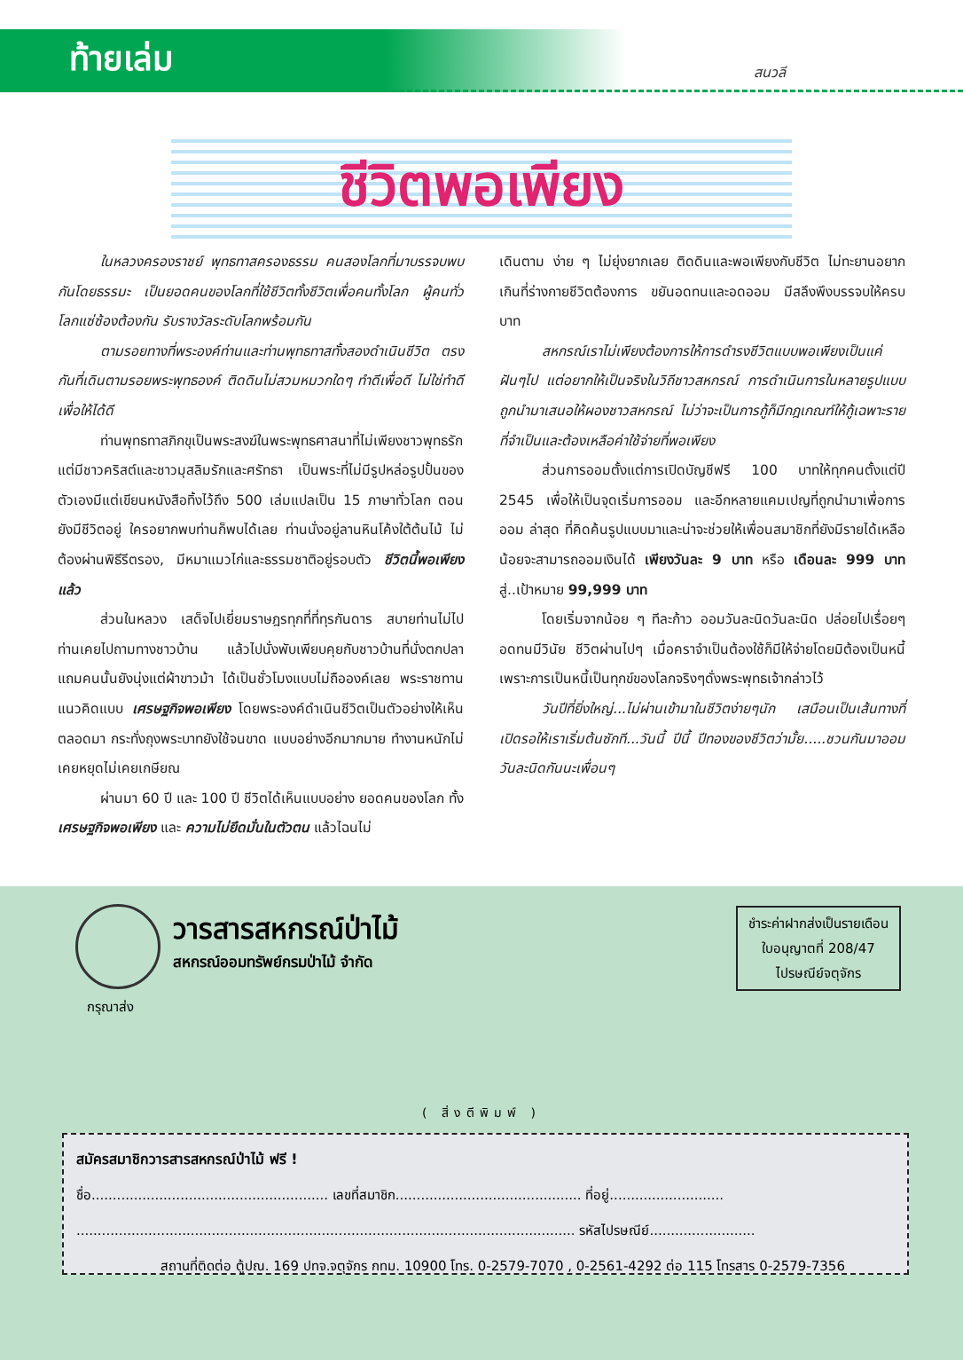ท้ายเล่ม
สนวลี
ชีวิตพอเพียง
ในหลวงครองราชย์ พุทธทาสครองธรรม คนสองโลกที่มาบรรจบพบกันโดยธรรมะ เป็นยอดคนของโลกที่ใช้ชีวิตทั้งชีวิตเพื่อคนทั้งโลก ผู้คนทั่วโลกแซ่ซ้องต้องกัน รับรางวัลระดับโลกพร้อมกัน
ตามรอยทางที่พระองค์ท่านและท่านพุทธทาสทั้งสองดำเนินชีวิต ตรงกันที่เดินตามรอยพระพุทธองค์ ติดดินไม่สวมหมวกใดๆ ทำดีเพื่อดี ไม่ใช่ทำดีเพื่อให้ได้ดี
ท่านพุทธทาสภิกขุเป็นพระสงฆ์ในพระพุทธศาสนาที่ไม่เพียงชาวพุทธรักแต่มีชาวคริสต์และชาวมุสลิมรักและศรัทธา เป็นพระที่ไม่มีรูปหล่อรูปปั้นของตัวเองมีแต่เขียนหนังสือทิ้งไว้ถึง 500 เล่มแปลเป็น 15 ภาษาทั่วโลก ตอนยังมีชีวิตอยู่ ใครอยากพบท่านก็พบได้เลย ท่านนั่งอยู่ลานหินโค้งใต้ต้นไม้ ไม่ต้องผ่านพิธีรีตรอง, มีหมาแมวไก่และธรรมชาติอยู่รอบตัว ชีวิตนี้พอเพียงแล้ว
ส่วนในหลวง เสด็จไปเยี่ยมราษฎรทุกที่ที่ทุรกันดาร สบายท่านไม่ไป ท่านเคยไปถามทางชาวบ้าน แล้วไปนั่งพับเพียบคุยกับชาวบ้านที่นั่งตกปลาแถมคนนั้นยังนุ่งแต่ผ้าขาวม้า ได้เป็นชั่วโมงแบบไม่ถือองค์เลย พระราชทานแนวคิดแบบ เศรษฐกิจพอเพียง โดยพระองค์ดำเนินชีวิตเป็นตัวอย่างให้เห็นตลอดมา กระทั่งถุงพระบาทยังใช้จนขาด แบบอย่างอีกมากมาย ทำงานหนักไม่เคยหยุดไม่เคยเกษียณ
ผ่านมา 60 ปี และ 100 ปี ชีวิตได้เห็นแบบอย่าง ยอดคนของโลก ทั้ง เศรษฐกิจพอเพียง และ ความไม่ยึดมั่นในตัวตน แล้วไฉนไม่
เดินตาม ง่าย ๆ ไม่ยุ่งยากเลย ติดดินและพอเพียงกับชีวิต ไม่ทะยานอยากเกินที่ร่างกายชีวิตต้องการ ขยันอดทนและอดออม มีสลึงพึงบรรจบให้ครบบาท
สหกรณ์เราไม่เพียงต้องการให้การดำรงชีวิตแบบพอเพียงเป็นแค่ฝันๆไป แต่อยากให้เป็นจริงในวิถีชาวสหกรณ์ การดำเนินการในหลายรูปแบบถูกนำมาเสนอให้ผองชาวสหกรณ์ ไม่ว่าจะเป็นการกู้ก็มีกฎเกณฑ์ให้กู้เฉพาะรายที่จำเป็นและต้องเหลือค่าใช้จ่ายที่พอเพียง
ส่วนการออมตั้งแต่การเปิดบัญชีฟรี 100 บาทให้ทุกคนตั้งแต่ปี 2545 เพื่อให้เป็นจุดเริ่มการออม และอีกหลายแคมเปญที่ถูกนำมาเพื่อการออม ล่าสุด ที่คิดค้นรูปแบบมาและน่าจะช่วยให้เพื่อนสมาชิกที่ยังมีรายได้เหลือน้อยจะสามารถออมเงินได้ เพียงวันละ 9 บาท หรือ เดือนละ 999 บาท สู่..เป้าหมาย 99,999 บาท
โดยเริ่มจากน้อย ๆ ทีละก้าว ออมวันละนิดวันละนิด ปล่อยไปเรื่อยๆ อดทนมีวินัย ชีวิตผ่านไปๆ เมื่อคราจำเป็นต้องใช้ก็มีให้จ่ายโดยมิต้องเป็นหนี้ เพราะการเป็นหนี้เป็นทุกข์ของโลกจริงๆดั่งพระพุทธเจ้ากล่าวไว้
วันปีที่ยิ่งใหญ่...ไม่ผ่านเข้ามาในชีวิตง่ายๆนัก เสมือนเป็นเส้นทางที่เปิดรอให้เราเริ่มต้นซักที...วันนี้ ปีนี้ ปีทองของชีวิตว่ามั้ย.....ชวนกันมาออมวันละนิดกันนะเพื่อนๆ
วารสารสหกรณ์ป่าไม้
สหกรณ์ออมทรัพย์กรมป่าไม้ จำกัด
ชำระค่าฝากส่งเป็นรายเดือน
ใบอนุญาตที่ 208/47
ไปรษณีย์จตุจักร
กรุณาส่ง
( สิ่งตีพิมพ์ )
สมัครสมาชิกวารสารสหกรณ์ป่าไม้ ฟรี !
ชื่อ........................................................ เลขที่สมาชิก............................................ ที่อยู่...........................
...................................................................................................................... รหัสไปรษณีย์.........................
สถานที่ติดต่อ ตู้ปณ. 169 ปทจ.จตุจักร กทม. 10900 โทร. 0-2579-7070 , 0-2561-4292 ต่อ 115 โทรสาร 0-2579-7356